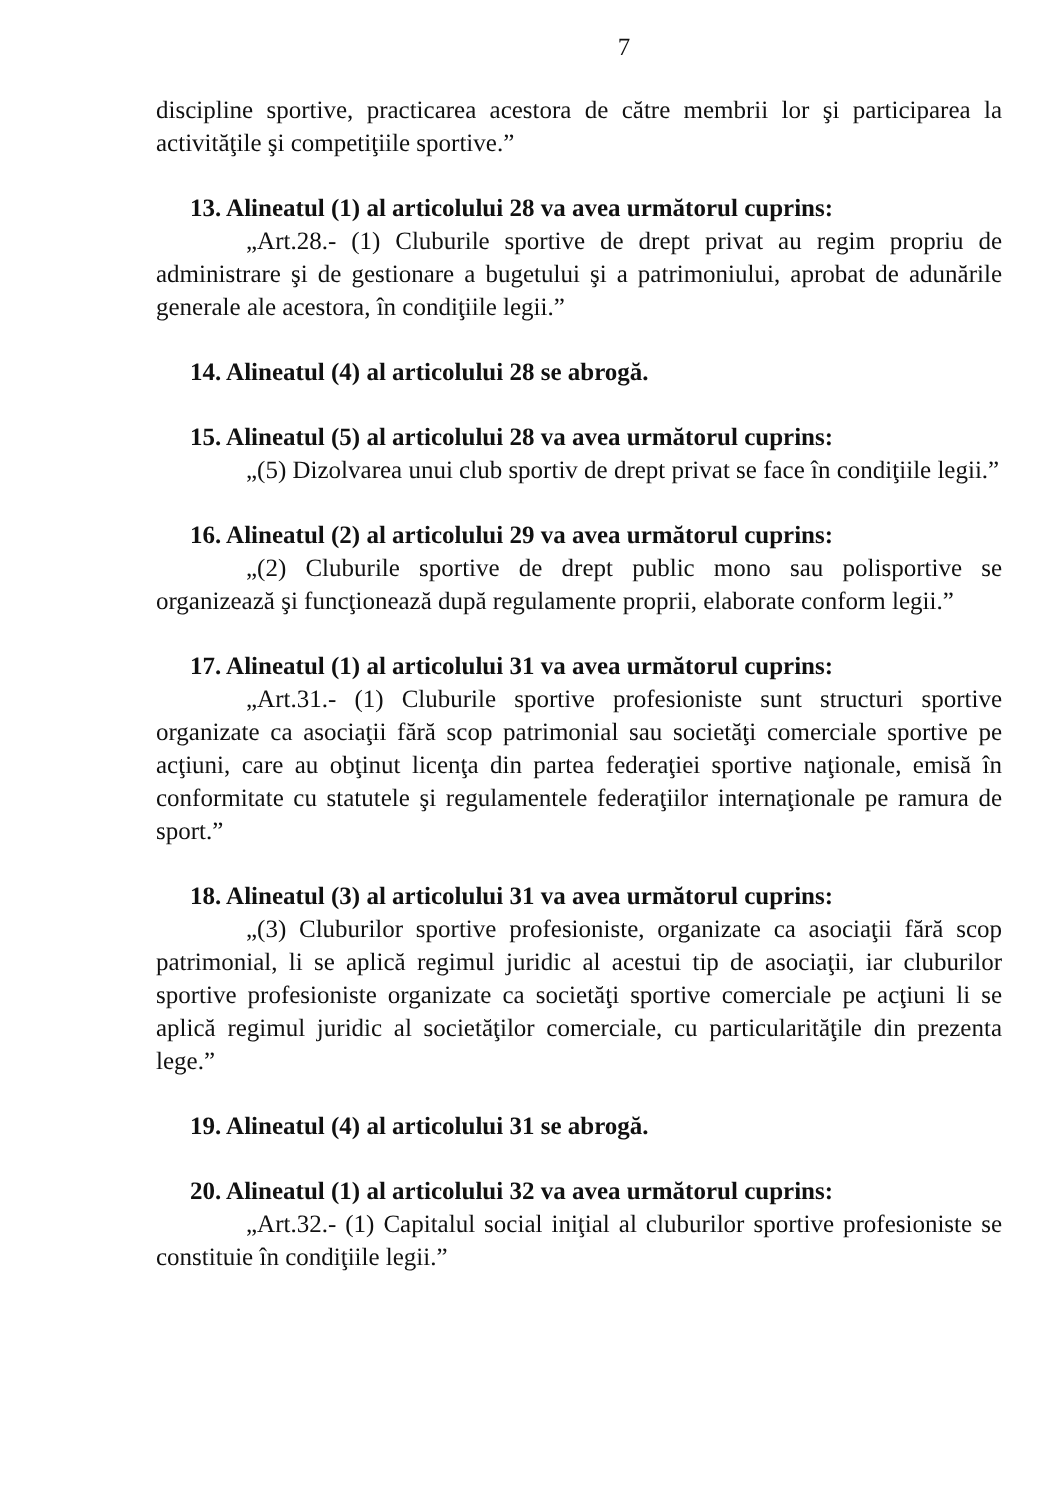7
discipline sportive, practicarea acestora de către membrii lor şi participarea la activităţile şi competiţiile sportive.”
13. Alineatul (1) al articolului 28 va avea următorul cuprins:
„Art.28.- (1) Cluburile sportive de drept privat au regim propriu de administrare şi de gestionare a bugetului şi a patrimoniului, aprobat de adunările generale ale acestora, în condiţiile legii.”
14. Alineatul (4) al articolului 28 se abrogă.
15. Alineatul (5) al articolului 28 va avea următorul cuprins:
„(5) Dizolvarea unui club sportiv de drept privat se face în condiţiile legii.”
16. Alineatul (2) al articolului 29 va avea următorul cuprins:
„(2) Cluburile sportive de drept public mono sau polisportive se organizează şi funcţionează după regulamente proprii, elaborate conform legii.”
17. Alineatul (1) al articolului 31 va avea următorul cuprins:
„Art.31.- (1) Cluburile sportive profesioniste sunt structuri sportive organizate ca asociaţii fără scop patrimonial sau societăţi comerciale sportive pe acţiuni, care au obţinut licenţa din partea federaţiei sportive naţionale, emisă în conformitate cu statutele şi regulamentele federaţiilor internaţionale pe ramura de sport.”
18. Alineatul (3) al articolului 31 va avea următorul cuprins:
„(3) Cluburilor sportive profesioniste, organizate ca asociaţii fără scop patrimonial, li se aplică regimul juridic al acestui tip de asociaţii, iar cluburilor sportive profesioniste organizate ca societăţi sportive comerciale pe acţiuni li se aplică regimul juridic al societăţilor comerciale, cu particularităţile din prezenta lege.”
19. Alineatul (4) al articolului 31 se abrogă.
20. Alineatul (1) al articolului 32 va avea următorul cuprins:
„Art.32.- (1) Capitalul social iniţial al cluburilor sportive profesioniste se constituie în condiţiile legii.”